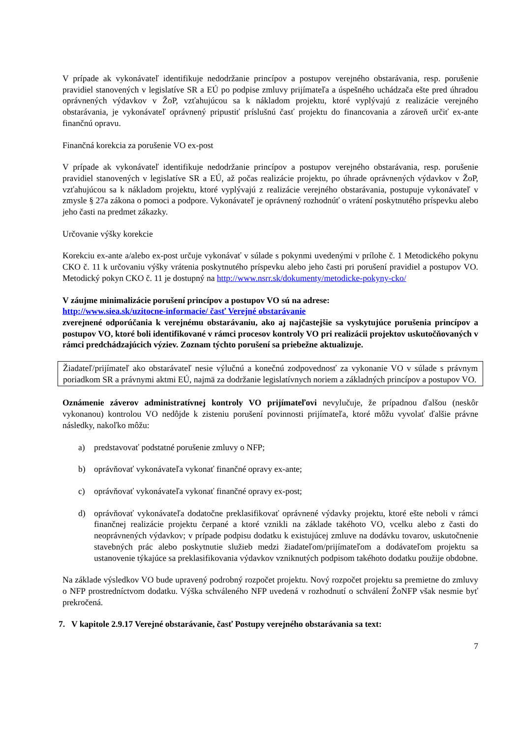V prípade ak vykonávateľ identifikuje nedodržanie princípov a postupov verejného obstarávania, resp. porušenie pravidiel stanovených v legislatíve SR a EÚ po podpise zmluvy prijímateľa a úspešného uchádzača ešte pred úhradou oprávnených výdavkov v ŽoP, vzťahujúcou sa k nákladom projektu, ktoré vyplývajú z realizácie verejného obstarávania, je vykonávateľ oprávnený pripustiť príslušnú časť projektu do financovania a zároveň určiť ex-ante finančnú opravu.
Finančná korekcia za porušenie VO ex-post
V prípade ak vykonávateľ identifikuje nedodržanie princípov a postupov verejného obstarávania, resp. porušenie pravidiel stanovených v legislatíve SR a EÚ, až počas realizácie projektu, po úhrade oprávnených výdavkov v ŽoP, vzťahujúcou sa k nákladom projektu, ktoré vyplývajú z realizácie verejného obstarávania, postupuje vykonávateľ v zmysle § 27a zákona o pomoci a podpore. Vykonávateľ je oprávnený rozhodnúť o vrátení poskytnutého príspevku alebo jeho časti na predmet zákazky.
Určovanie výšky korekcie
Korekciu ex-ante a/alebo ex-post určuje vykonávať v súlade s pokynmi uvedenými v prílohe č. 1 Metodického pokynu CKO č. 11 k určovaniu výšky vrátenia poskytnutého príspevku alebo jeho časti pri porušení pravidiel a postupov VO. Metodický pokyn CKO č. 11 je dostupný na http://www.nsrr.sk/dokumenty/metodicke-pokyny-cko/
V záujme minimalizácie porušení princípov a postupov VO sú na adrese:
http://www.siea.sk/uzitocne-informacie/ časť Verejné obstarávanie
zverejnené odporúčania k verejnému obstarávaniu, ako aj najčastejšie sa vyskytujúce porušenia princípov a postupov VO, ktoré boli identifikované v rámci procesov kontroly VO pri realizácii projektov uskutočňovaných v rámci predchádzajúcich výziev. Zoznam týchto porušení sa priebežne aktualizuje.
Žiadateľ/prijímateľ ako obstarávateľ nesie výlučnú a konečnú zodpovednosť za vykonanie VO v súlade s právnym poriadkom SR a právnymi aktmi EÚ, najmä za dodržanie legislatívnych noriem a základných princípov a postupov VO.
Oznámenie záverov administratívnej kontroly VO prijímateľovi nevylučuje, že prípadnou ďalšou (neskôr vykonanou) kontrolou VO nedôjde k zisteniu porušení povinnosti prijímateľa, ktoré môžu vyvolať ďalšie právne následky, nakoľko môžu:
a) predstavovať podstatné porušenie zmluvy o NFP;
b) oprávňovať vykonávateľa vykonať finančné opravy ex-ante;
c) oprávňovať vykonávateľa vykonať finančné opravy ex-post;
d) oprávňovať vykonávateľa dodatočne preklasifikovať oprávnené výdavky projektu, ktoré ešte neboli v rámci finančnej realizácie projektu čerpané a ktoré vznikli na základe takéhoto VO, vcelku alebo z časti do neoprávnených výdavkov; v prípade podpisu dodatku k existujúcej zmluve na dodávku tovarov, uskutočnenie stavebných prác alebo poskytnutie služieb medzi žiadateľom/prijímateľom a dodávateľom projektu sa ustanovenie týkajúce sa preklasifikovania výdavkov vzniknutých podpisom takéhoto dodatku použije obdobne.
Na základe výsledkov VO bude upravený podrobný rozpočet projektu. Nový rozpočet projektu sa premietne do zmluvy o NFP prostredníctvom dodatku. Výška schváleného NFP uvedená v rozhodnutí o schválení ŽoNFP však nesmie byť prekročená.
7. V kapitole 2.9.17 Verejné obstarávanie, časť Postupy verejného obstarávania sa text:
7